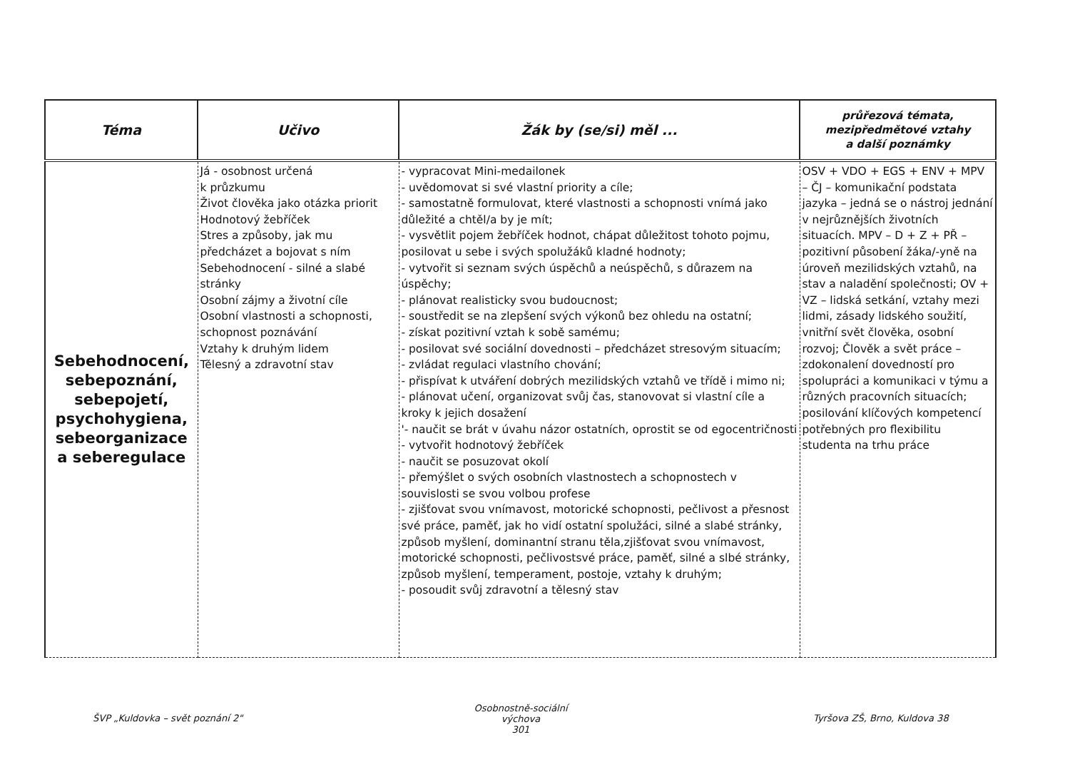| Téma | Učivo | Žák by (se/si) měl ... | průřezová témata, mezipředmětové vztahy a další poznámky |
| --- | --- | --- | --- |
| Sebehodnocení, sebepoznání, sebepojetí, psychohygiena, sebeorganizace a seberegulace | Já - osobnost určená k průzkumu Život člověka jako otázka priorit Hodnotový žebříček Stres a způsoby, jak mu předcházet a bojovat s ním Sebehodnocení - silné a slabé stránky Osobní zájmy a životní cíle Osobní vlastnosti a schopnosti, schopnost poznávání Vztahy k druhým lidem Tělesný a zdravotní stav | - vypracovat Mini-medailonek - uvědomovat si své vlastní priority a cíle; - samostatně formulovat, které vlastnosti a schopnosti vnímá jako důležité a chtěl/a by je mít; - vysvětlit pojem žebříček hodnot, chápat důležitost tohoto pojmu, posilovat u sebe i svých spolužáků kladné hodnoty; - vytvořit si seznam svých úspěchů a neúspěchů, s důrazem na úspěchy; - plánovat realisticky svou budoucnost; - soustředit se na zlepšení svých výkonů bez ohledu na ostatní; - získat pozitivní vztah k sobě samému; - posilovat své sociální dovednosti – předcházet stresovým situacím; - zvládat regulaci vlastního chování; - přispívat k utváření dobrých mezilidských vztahů ve třídě i mimo ni; - plánovat učení, organizovat svůj čas, stanovovat si vlastní cíle a kroky k jejich dosažení '- naučit se brát v úvahu názor ostatních, oprostit se od egocentričnosti - vytvořit hodnotový žebříček - naučit se posuzovat okolí - přemýšlet o svých osobních vlastnostech a schopnostech v souvislosti se svou volbou profese - zjišťovat svou vnímavost, motorické schopnosti, pečlivost a přesnost své práce, paměť, jak ho vidí ostatní spolužáci, silné a slabé stránky, způsob myšlení, dominantní stranu těla,zjišťovat svou vnímavost, motorické schopnosti, pečlivostsvé práce, paměť, silné a slbé stránky, způsob myšlení, temperament, postoje, vztahy k druhým; - posoudit svůj zdravotní a tělesný stav | OSV + VDO + EGS + ENV + MPV – ČJ – komunikační podstata jazyka – jedná se o nástroj jednání v nejrůznějších životních situacích. MPV – D + Z + PŘ – pozitivní působení žáka/-yně na úroveň mezilidských vztahů, na stav a naladění společnosti; OV + VZ – lidská setkání, vztahy mezi lidmi, zásady lidského soužití, vnitřní svět člověka, osobní rozvoj; Člověk a svět práce – zdokonalení dovedností pro spolupráci a komunikaci v týmu a různých pracovních situacích; posilování klíčových kompetencí potřebných pro flexibilitu studenta na trhu práce |
ŠVP „Kuldovka – svět poznání 2"
Osobnostně-sociální výchova
301
Tyršova ZŠ, Brno, Kuldova 38